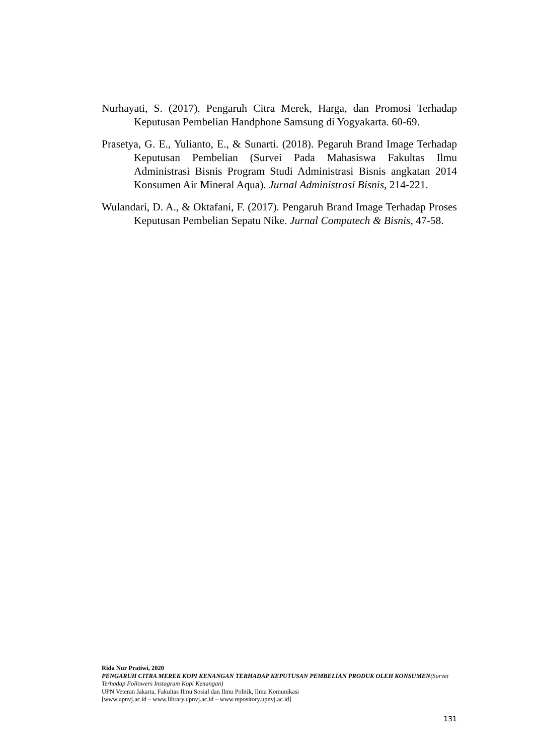Nurhayati, S. (2017). Pengaruh Citra Merek, Harga, dan Promosi Terhadap Keputusan Pembelian Handphone Samsung di Yogyakarta. 60-69.
Prasetya, G. E., Yulianto, E., & Sunarti. (2018). Pegaruh Brand Image Terhadap Keputusan Pembelian (Survei Pada Mahasiswa Fakultas Ilmu Administrasi Bisnis Program Studi Administrasi Bisnis angkatan 2014 Konsumen Air Mineral Aqua). Jurnal Administrasi Bisnis, 214-221.
Wulandari, D. A., & Oktafani, F. (2017). Pengaruh Brand Image Terhadap Proses Keputusan Pembelian Sepatu Nike. Jurnal Computech & Bisnis, 47-58.
Rida Nur Pratiwi, 2020
PENGARUH CITRA MEREK KOPI KENANGAN TERHADAP KEPUTUSAN PEMBELIAN PRODUK OLEH KONSUMEN(Survei Terhadap Followers Instagram Kopi Kenangan)
UPN Veteran Jakarta, Fakultas Ilmu Sosial dan Ilmu Politik, Ilmu Komunikasi
[www.upnvj.ac.id – www.library.upnvj.ac.id – www.repository.upnvj.ac.id]
131